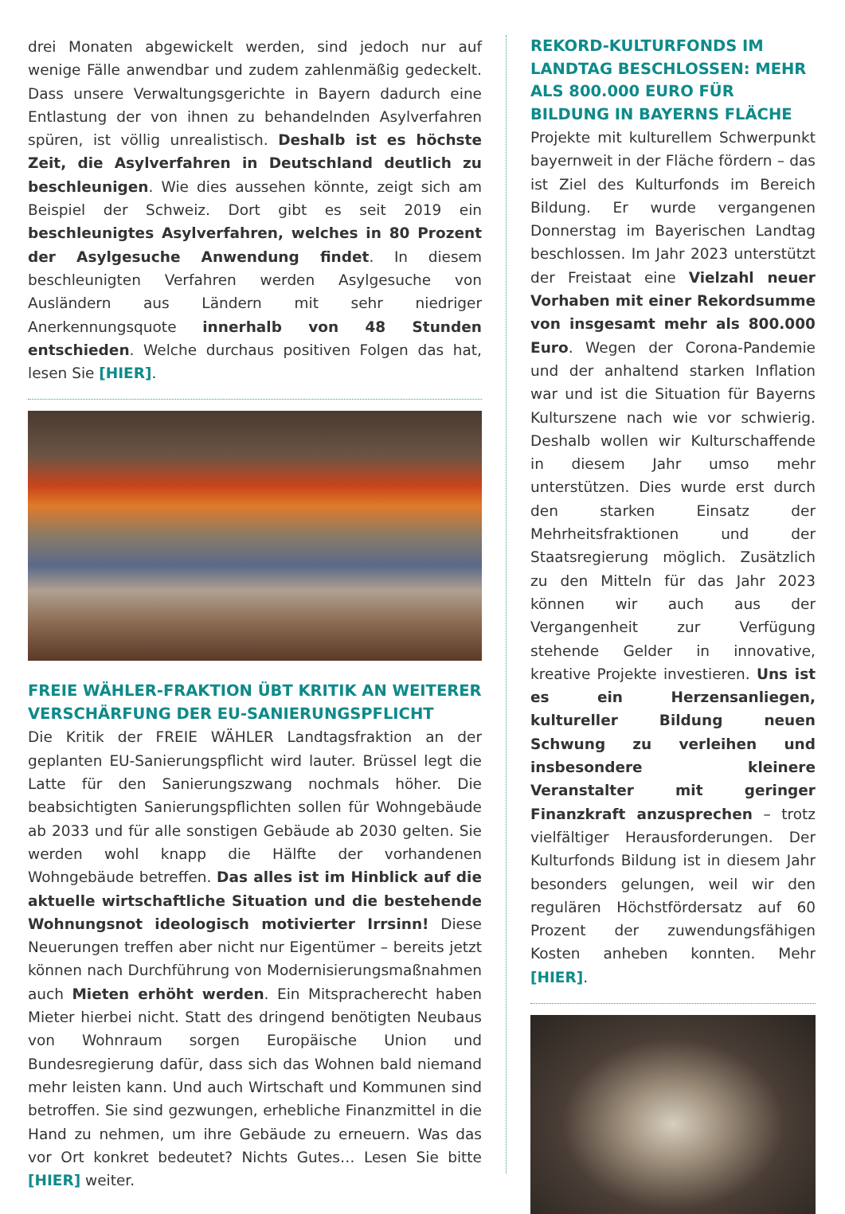drei Monaten abgewickelt werden, sind jedoch nur auf wenige Fälle anwendbar und zudem zahlenmäßig gedeckelt. Dass unsere Verwaltungsgerichte in Bayern dadurch eine Entlastung der von ihnen zu behandelnden Asylverfahren spüren, ist völlig unrealistisch. Deshalb ist es höchste Zeit, die Asylverfahren in Deutschland deutlich zu beschleunigen. Wie dies aussehen könnte, zeigt sich am Beispiel der Schweiz. Dort gibt es seit 2019 ein beschleunigtes Asylverfahren, welches in 80 Prozent der Asylgesuche Anwendung findet. In diesem beschleunigten Verfahren werden Asylgesuche von Ausländern aus Ländern mit sehr niedriger Anerkennungsquote innerhalb von 48 Stunden entschieden. Welche durchaus positiven Folgen das hat, lesen Sie [HIER].
FREIE WÄHLER-FRAKTION ÜBT KRITIK AN WEITERER VERSCHÄRFUNG DER EU-SANIERUNGSPFLICHT
Die Kritik der FREIE WÄHLER Landtagsfraktion an der geplanten EU-Sanierungspflicht wird lauter. Brüssel legt die Latte für den Sanierungszwang nochmals höher. Die beabsichtigten Sanierungspflichten sollen für Wohngebäude ab 2033 und für alle sonstigen Gebäude ab 2030 gelten. Sie werden wohl knapp die Hälfte der vorhandenen Wohngebäude betreffen. Das alles ist im Hinblick auf die aktuelle wirtschaftliche Situation und die bestehende Wohnungsnot ideologisch motivierter Irrsinn! Diese Neuerungen treffen aber nicht nur Eigentümer – bereits jetzt können nach Durchführung von Modernisierungsmaßnahmen auch Mieten erhöht werden. Ein Mitspracherecht haben Mieter hierbei nicht. Statt des dringend benötigten Neubaus von Wohnraum sorgen Europäische Union und Bundesregierung dafür, dass sich das Wohnen bald niemand mehr leisten kann. Und auch Wirtschaft und Kommunen sind betroffen. Sie sind gezwungen, erhebliche Finanzmittel in die Hand zu nehmen, um ihre Gebäude zu erneuern. Was das vor Ort konkret bedeutet? Nichts Gutes… Lesen Sie bitte [HIER] weiter.
REKORD-KULTURFONDS IM LANDTAG BESCHLOSSEN: MEHR ALS 800.000 EURO FÜR BILDUNG IN BAYERNS FLÄCHE
Projekte mit kulturellem Schwerpunkt bayernweit in der Fläche fördern – das ist Ziel des Kulturfonds im Bereich Bildung. Er wurde vergangenen Donnerstag im Bayerischen Landtag beschlossen. Im Jahr 2023 unterstützt der Freistaat eine Vielzahl neuer Vorhaben mit einer Rekordsumme von insgesamt mehr als 800.000 Euro. Wegen der Corona-Pandemie und der anhaltend starken Inflation war und ist die Situation für Bayerns Kulturszene nach wie vor schwierig. Deshalb wollen wir Kulturschaffende in diesem Jahr umso mehr unterstützen. Dies wurde erst durch den starken Einsatz der Mehrheitsfraktionen und der Staatsregierung möglich. Zusätzlich zu den Mitteln für das Jahr 2023 können wir auch aus der Vergangenheit zur Verfügung stehende Gelder in innovative, kreative Projekte investieren. Uns ist es ein Herzensanliegen, kultureller Bildung neuen Schwung zu verleihen und insbesondere kleinere Veranstalter mit geringer Finanzkraft anzusprechen – trotz vielfältiger Herausforderungen. Der Kulturfonds Bildung ist in diesem Jahr besonders gelungen, weil wir den regulären Höchstfördersatz auf 60 Prozent der zuwendungsfähigen Kosten anheben konnten. Mehr [HIER].